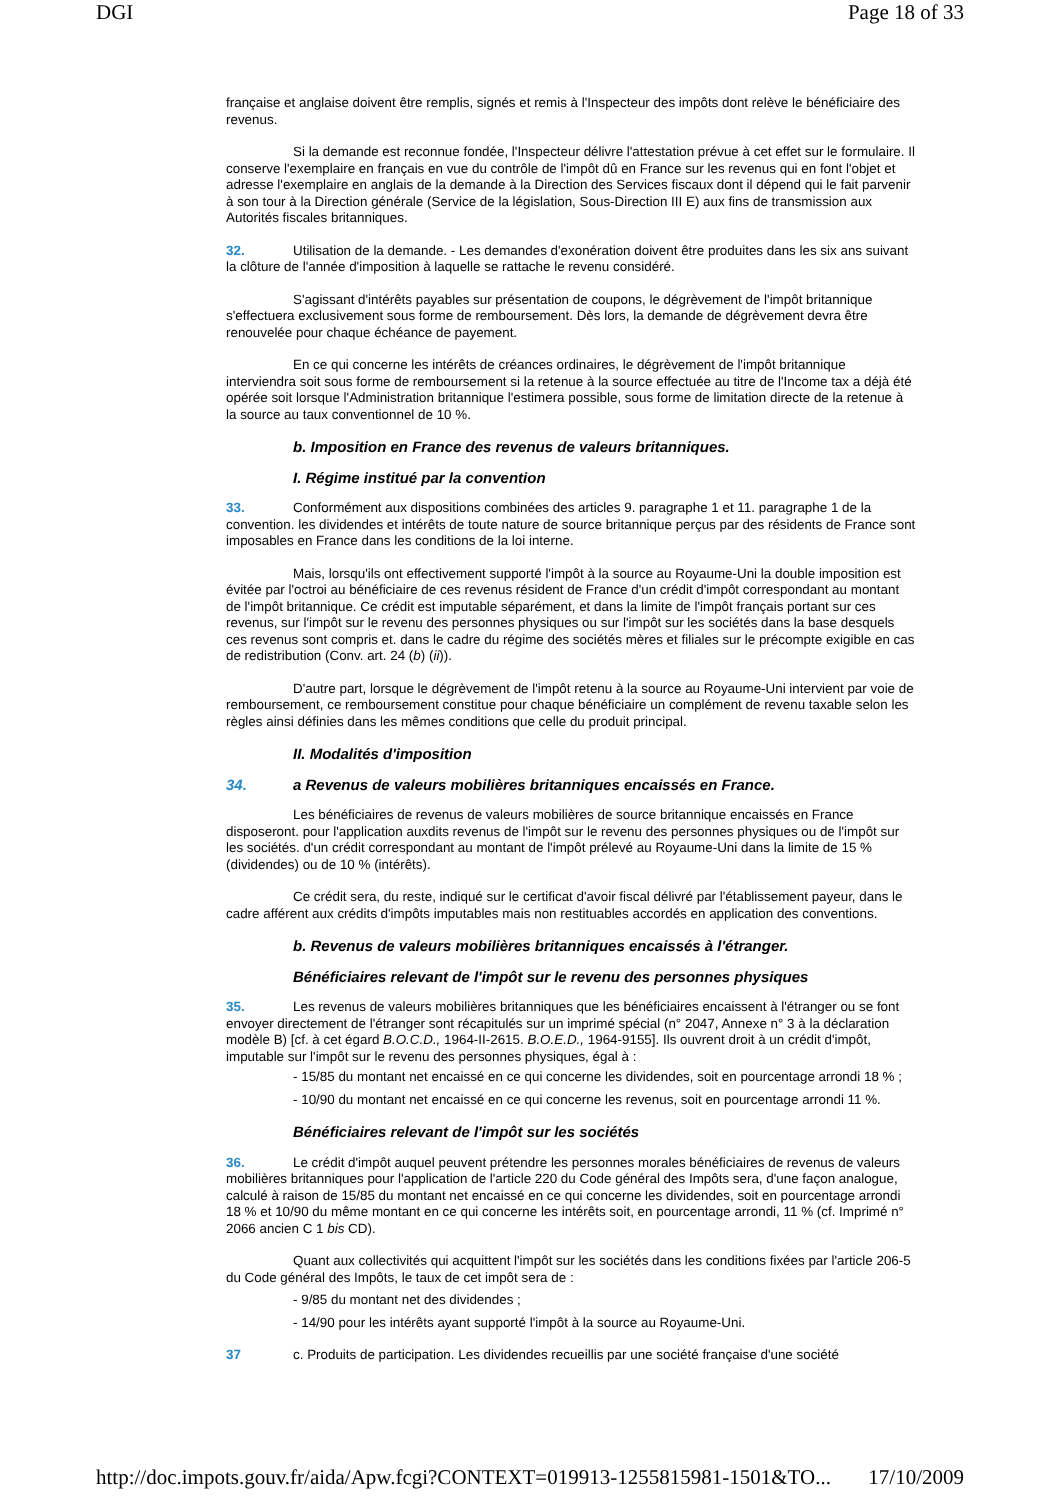DGI Page 18 of 33
française et anglaise doivent être remplis, signés et remis à l'Inspecteur des impôts dont relève le bénéficiaire des revenus.
Si la demande est reconnue fondée, l'Inspecteur délivre l'attestation prévue à cet effet sur le formulaire. Il conserve l'exemplaire en français en vue du contrôle de l'impôt dû en France sur les revenus qui en font l'objet et adresse l'exemplaire en anglais de la demande à la Direction des Services fiscaux dont il dépend qui le fait parvenir à son tour à la Direction générale (Service de la législation, Sous-Direction III E) aux fins de transmission aux Autorités fiscales britanniques.
32. Utilisation de la demande. - Les demandes d'exonération doivent être produites dans les six ans suivant la clôture de l'année d'imposition à laquelle se rattache le revenu considéré.
S'agissant d'intérêts payables sur présentation de coupons, le dégrèvement de l'impôt britannique s'effectuera exclusivement sous forme de remboursement. Dès lors, la demande de dégrèvement devra être renouvelée pour chaque échéance de payement.
En ce qui concerne les intérêts de créances ordinaires, le dégrèvement de l'impôt britannique interviendra soit sous forme de remboursement si la retenue à la source effectuée au titre de l'Income tax a déjà été opérée soit lorsque l'Administration britannique l'estimera possible, sous forme de limitation directe de la retenue à la source au taux conventionnel de 10 %.
b. Imposition en France des revenus de valeurs britanniques.
I. Régime institué par la convention
33. Conformément aux dispositions combinées des articles 9. paragraphe 1 et 11. paragraphe 1 de la convention. les dividendes et intérêts de toute nature de source britannique perçus par des résidents de France sont imposables en France dans les conditions de la loi interne.
Mais, lorsqu'ils ont effectivement supporté l'impôt à la source au Royaume-Uni la double imposition est évitée par l'octroi au bénéficiaire de ces revenus résident de France d'un crédit d'impôt correspondant au montant de l'impôt britannique. Ce crédit est imputable séparément, et dans la limite de l'impôt français portant sur ces revenus, sur l'impôt sur le revenu des personnes physiques ou sur l'impôt sur les sociétés dans la base desquels ces revenus sont compris et. dans le cadre du régime des sociétés mères et filiales sur le précompte exigible en cas de redistribution (Conv. art. 24 (b) (ii)).
D'autre part, lorsque le dégrèvement de l'impôt retenu à la source au Royaume-Uni intervient par voie de remboursement, ce remboursement constitue pour chaque bénéficiaire un complément de revenu taxable selon les règles ainsi définies dans les mêmes conditions que celle du produit principal.
II. Modalités d'imposition
34. a Revenus de valeurs mobilières britanniques encaissés en France.
Les bénéficiaires de revenus de valeurs mobilières de source britannique encaissés en France disposeront. pour l'application auxdits revenus de l'impôt sur le revenu des personnes physiques ou de l'impôt sur les sociétés. d'un crédit correspondant au montant de l'impôt prélevé au Royaume-Uni dans la limite de 15 % (dividendes) ou de 10 % (intérêts).
Ce crédit sera, du reste, indiqué sur le certificat d'avoir fiscal délivré par l'établissement payeur, dans le cadre afférent aux crédits d'impôts imputables mais non restituables accordés en application des conventions.
b. Revenus de valeurs mobilières britanniques encaissés à l'étranger.
Bénéficiaires relevant de l'impôt sur le revenu des personnes physiques
35. Les revenus de valeurs mobilières britanniques que les bénéficiaires encaissent à l'étranger ou se font envoyer directement de l'étranger sont récapitulés sur un imprimé spécial (n° 2047, Annexe n° 3 à la déclaration modèle B) [cf. à cet égard B.O.C.D., 1964-II-2615. B.O.E.D., 1964-9155]. Ils ouvrent droit à un crédit d'impôt, imputable sur l'impôt sur le revenu des personnes physiques, égal à :
- 15/85 du montant net encaissé en ce qui concerne les dividendes, soit en pourcentage arrondi 18 % ;
- 10/90 du montant net encaissé en ce qui concerne les revenus, soit en pourcentage arrondi 11 %.
Bénéficiaires relevant de l'impôt sur les sociétés
36. Le crédit d'impôt auquel peuvent prétendre les personnes morales bénéficiaires de revenus de valeurs mobilières britanniques pour l'application de l'article 220 du Code général des Impôts sera, d'une façon analogue, calculé à raison de 15/85 du montant net encaissé en ce qui concerne les dividendes, soit en pourcentage arrondi 18 % et 10/90 du même montant en ce qui concerne les intérêts soit, en pourcentage arrondi, 11 % (cf. Imprimé n° 2066 ancien C 1 bis CD).
Quant aux collectivités qui acquittent l'impôt sur les sociétés dans les conditions fixées par l'article 206-5 du Code général des Impôts, le taux de cet impôt sera de :
- 9/85 du montant net des dividendes ;
- 14/90 pour les intérêts ayant supporté l'impôt à la source au Royaume-Uni.
37 c. Produits de participation. Les dividendes recueillis par une société française d'une société
http://doc.impots.gouv.fr/aida/Apw.fcgi?CONTEXT=019913-1255815981-1501&TO... 17/10/2009